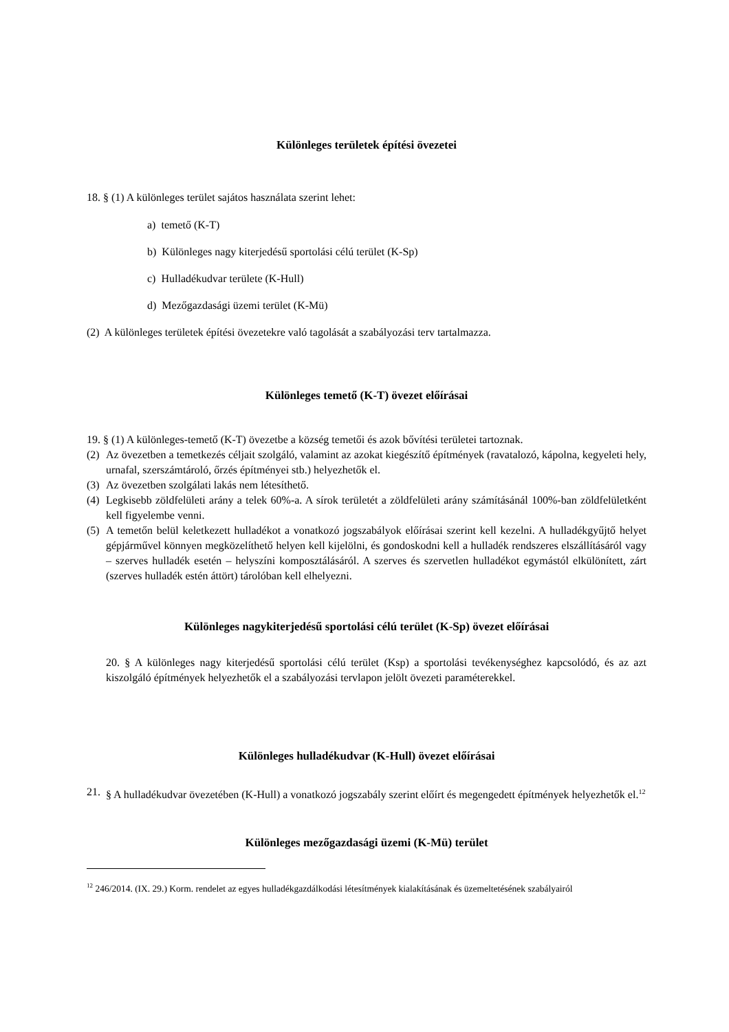Különleges területek építési övezetei
18. § (1) A különleges terület sajátos használata szerint lehet:
a) temető (K-T)
b) Különleges nagy kiterjedésű sportolási célú terület (K-Sp)
c) Hulladékudvar területe (K-Hull)
d) Mezőgazdasági üzemi terület (K-Mü)
(2) A különleges területek építési övezetekre való tagolását a szabályozási terv tartalmazza.
Különleges temető (K-T) övezet előírásai
19. § (1) A különleges-temető (K-T) övezetbe a község temetői és azok bővítési területei tartoznak.
(2) Az övezetben a temetkezés céljait szolgáló, valamint az azokat kiegészítő építmények (ravatalozó, kápolna, kegyeleti hely, urnafal, szerszámtároló, őrzés építményei stb.) helyezhetők el.
(3) Az övezetben szolgálati lakás nem létesíthető.
(4) Legkisebb zöldfelületi arány a telek 60%-a. A sírok területét a zöldfelületi arány számításánál 100%-ban zöldfelületként kell figyelembe venni.
(5) A temetőn belül keletkezett hulladékot a vonatkozó jogszabályok előírásai szerint kell kezelni. A hulladékgyűjtő helyet gépjárművel könnyen megközelíthető helyen kell kijelölni, és gondoskodni kell a hulladék rendszeres elszállításáról vagy – szerves hulladék esetén – helyszíni komposztálásáról. A szerves és szervetlen hulladékot egymástól elkülönített, zárt (szerves hulladék estén áttört) tárolóban kell elhelyezni.
Különleges nagykiterjedésű sportolási célú terület (K-Sp) övezet előírásai
20. § A különleges nagy kiterjedésű sportolási célú terület (Ksp) a sportolási tevékenységhez kapcsolódó, és az azt kiszolgáló építmények helyezhetők el a szabályozási tervlapon jelölt övezeti paraméterekkel.
Különleges hulladékudvar (K-Hull) övezet előírásai
21. § A hulladékudvar övezetében (K-Hull) a vonatkozó jogszabály szerint előírt és megengedett építmények helyezhetők el.<sup>12</sup>
Különleges mezőgazdasági üzemi (K-Mü) terület
<sup>12</sup> 246/2014. (IX. 29.) Korm. rendelet az egyes hulladékgazdálkodási létesítmények kialakításának és üzemeltetésének szabályairól